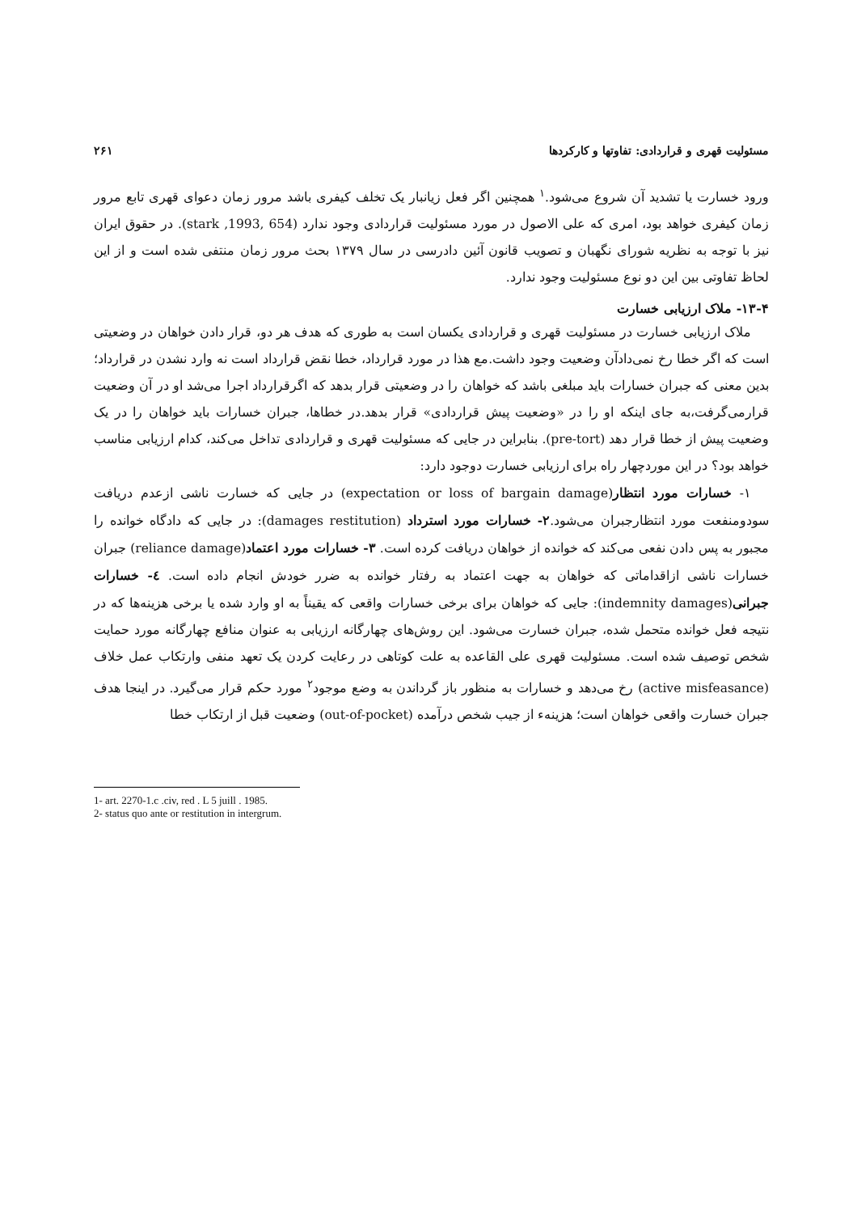مسئولیت قهری و قراردادی: تفاوتها و کارکردها ۲۶۱
ورود خسارت یا تشدید آن شروع می‌شود.<sup>۱</sup> همچنین اگر فعل زیانبار یک تخلف کیفری باشد مرور زمان دعوای قهری تابع مرور زمان کیفری خواهد بود، امری که علی الاصول در مورد مسئولیت قراردادی وجود ندارد (stark ,1993, 654). در حقوق ایران نیز با توجه به نظریه شورای نگهبان و تصویب قانون آئین دادرسی در سال ۱۳۷۹ بحث مرور زمان منتفی شده است و از این لحاظ تفاوتی بین این دو نوع مسئولیت وجود ندارد.
۱۳-۴- ملاک ارزیابی خسارت
ملاک ارزیابی خسارت در مسئولیت قهری و قراردادی یکسان است به طوری که هدف هر دو، قرار دادن خواهان در وضعیتی است که اگر خطا رخ نمی‌دادآن وضعیت وجود داشت.مع هذا در مورد قرارداد، خطا نقض قرارداد است نه وارد نشدن در قرارداد؛بدین معنی که جبران خسارات باید مبلغی باشد که خواهان را در وضعیتی قرار بدهد که اگرقرارداد اجرا می‌شد او در آن وضعیت قرارمی‌گرفت،به جای اینکه او را در «وضعیت پیش قراردادی» قرار بدهد.در خطاها، جبران خسارات باید خواهان را در یک وضعیت پیش از خطا قرار دهد (pre-tort). بنابراین در جایی که مسئولیت قهری و قراردادی تداخل می‌کند، کدام ارزیابی مناسب خواهد بود؟ در این موردچهار راه برای ارزیابی خسارت دوجود دارد:
۱- خسارات مورد انتظار(expectation or loss of bargain damage) در جایی که خسارت ناشی ازعدم دریافت سودومنفعت مورد انتظارجبران می‌شود.۲- خسارات مورد استرداد (damages restitution): در جایی که دادگاه خوانده را مجبور به پس دادن نفعی می‌کند که خوانده از خواهان دریافت کرده است. ۳- خسارات مورد اعتماد(reliance damage) جبران خسارات ناشی ازاقداماتی که خواهان به جهت اعتماد به رفتار خوانده به ضرر خودش انجام داده است. ٤- خسارات جبرانی(indemnity damages): جایی که خواهان برای برخی خسارات واقعی که یقیناً به او وارد شده یا برخی هزینه‌ها که در نتیجه فعل خوانده متحمل شده، جبران خسارت می‌شود. این روش‌های چهارگانه ارزیابی به عنوان منافع چهارگانه مورد حمایت شخص توصیف شده است. مسئولیت قهری علی القاعده به علت کوتاهی در رعایت کردن یک تعهد منفی وارتکاب عمل خلاف (active misfeasance) رخ می‌دهد و خسارات به منظور باز گرداندن به وضع موجود<sup>۲</sup> مورد حکم قرار می‌گیرد. در اینجا هدف جبران خسارت واقعی خواهان است؛ هزینه‌ء از جیب شخص درآمده (out-of-pocket) وضعیت قبل از ارتکاب خطا
1- art. 2270-1.c .civ, red . L 5 juill . 1985.
2- status quo ante or restitution in intergrum.